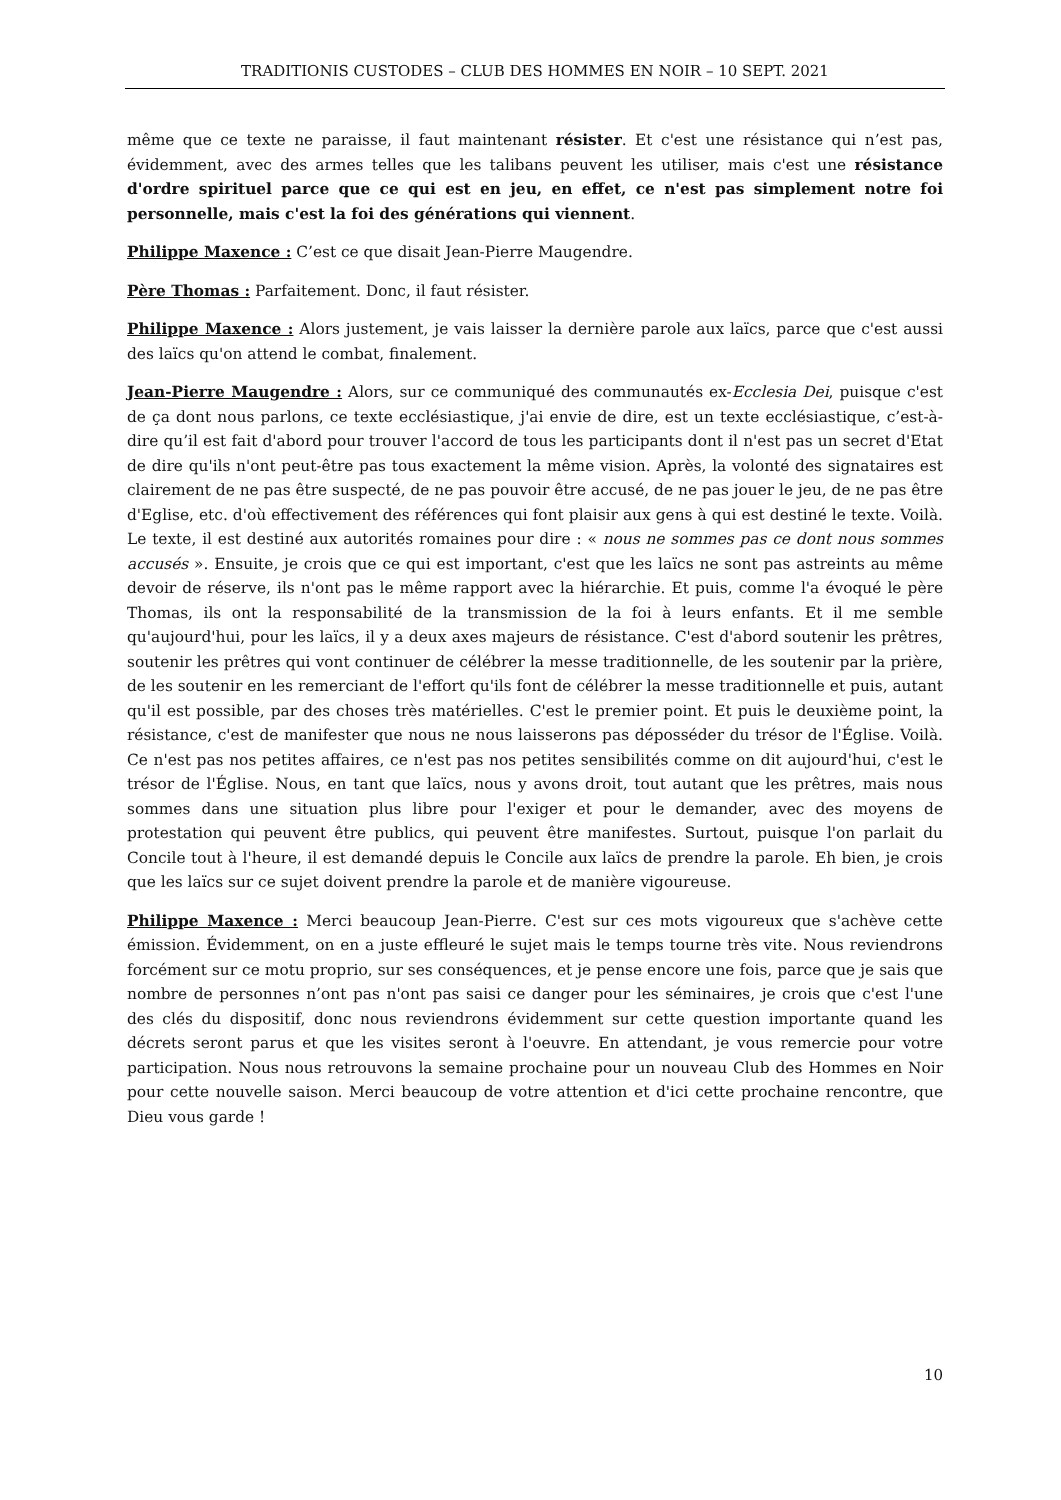TRADITIONIS CUSTODES – CLUB DES HOMMES EN NOIR – 10 SEPT. 2021
même que ce texte ne paraisse, il faut maintenant résister. Et c'est une résistance qui n’est pas, évidemment, avec des armes telles que les talibans peuvent les utiliser, mais c'est une résistance d'ordre spirituel parce que ce qui est en jeu, en effet, ce n'est pas simplement notre foi personnelle, mais c'est la foi des générations qui viennent.
Philippe Maxence : C’est ce que disait Jean-Pierre Maugendre.
Père Thomas : Parfaitement. Donc, il faut résister.
Philippe Maxence : Alors justement, je vais laisser la dernière parole aux laïcs, parce que c'est aussi des laïcs qu'on attend le combat, finalement.
Jean-Pierre Maugendre : Alors, sur ce communiqué des communautés ex-Ecclesia Dei, puisque c'est de ça dont nous parlons, ce texte ecclésiastique, j'ai envie de dire, est un texte ecclésiastique, c’est-à-dire qu’il est fait d'abord pour trouver l'accord de tous les participants dont il n'est pas un secret d'Etat de dire qu'ils n'ont peut-être pas tous exactement la même vision. Après, la volonté des signataires est clairement de ne pas être suspecté, de ne pas pouvoir être accusé, de ne pas jouer le jeu, de ne pas être d'Eglise, etc. d'où effectivement des références qui font plaisir aux gens à qui est destiné le texte. Voilà. Le texte, il est destiné aux autorités romaines pour dire : « nous ne sommes pas ce dont nous sommes accusés ». Ensuite, je crois que ce qui est important, c'est que les laïcs ne sont pas astreints au même devoir de réserve, ils n'ont pas le même rapport avec la hiérarchie. Et puis, comme l'a évoqué le père Thomas, ils ont la responsabilité de la transmission de la foi à leurs enfants. Et il me semble qu'aujourd'hui, pour les laïcs, il y a deux axes majeurs de résistance. C'est d'abord soutenir les prêtres, soutenir les prêtres qui vont continuer de célébrer la messe traditionnelle, de les soutenir par la prière, de les soutenir en les remerciant de l'effort qu'ils font de célébrer la messe traditionnelle et puis, autant qu'il est possible, par des choses très matérielles. C'est le premier point. Et puis le deuxième point, la résistance, c'est de manifester que nous ne nous laisserons pas déposséder du trésor de l'Église. Voilà. Ce n'est pas nos petites affaires, ce n'est pas nos petites sensibilités comme on dit aujourd'hui, c'est le trésor de l'Église. Nous, en tant que laïcs, nous y avons droit, tout autant que les prêtres, mais nous sommes dans une situation plus libre pour l'exiger et pour le demander, avec des moyens de protestation qui peuvent être publics, qui peuvent être manifestes. Surtout, puisque l'on parlait du Concile tout à l'heure, il est demandé depuis le Concile aux laïcs de prendre la parole. Eh bien, je crois que les laïcs sur ce sujet doivent prendre la parole et de manière vigoureuse.
Philippe Maxence : Merci beaucoup Jean-Pierre. C'est sur ces mots vigoureux que s'achève cette émission. Évidemment, on en a juste effleuré le sujet mais le temps tourne très vite. Nous reviendrons forcément sur ce motu proprio, sur ses conséquences, et je pense encore une fois, parce que je sais que nombre de personnes n’ont pas n'ont pas saisi ce danger pour les séminaires, je crois que c'est l'une des clés du dispositif, donc nous reviendrons évidemment sur cette question importante quand les décrets seront parus et que les visites seront à l'oeuvre. En attendant, je vous remercie pour votre participation. Nous nous retrouvons la semaine prochaine pour un nouveau Club des Hommes en Noir pour cette nouvelle saison. Merci beaucoup de votre attention et d'ici cette prochaine rencontre, que Dieu vous garde !
10